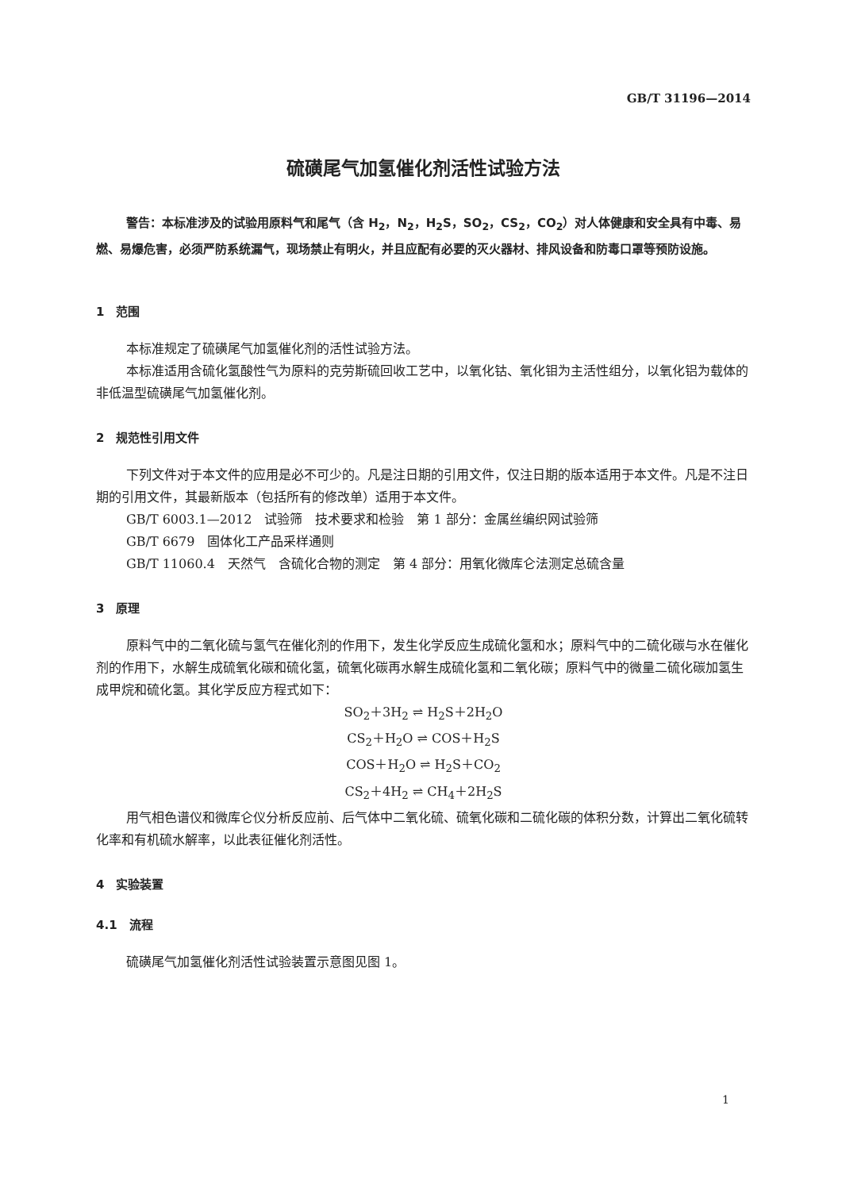GB/T 31196—2014
硫磺尾气加氢催化剂活性试验方法
警告：本标准涉及的试验用原料气和尾气（含 H<sub>2</sub>，N<sub>2</sub>，H<sub>2</sub>S，SO<sub>2</sub>，CS<sub>2</sub>，CO<sub>2</sub>）对人体健康和安全具有中毒、易燃、易爆危害，必须严防系统漏气，现场禁止有明火，并且应配有必要的灭火器材、排风设备和防毒口罩等预防设施。
1　范围
本标准规定了硫磺尾气加氢催化剂的活性试验方法。
本标准适用含硫化氢酸性气为原料的克劳斯硫回收工艺中，以氧化钴、氧化钼为主活性组分，以氧化铝为载体的非低温型硫磺尾气加氢催化剂。
2　规范性引用文件
下列文件对于本文件的应用是必不可少的。凡是注日期的引用文件，仅注日期的版本适用于本文件。凡是不注日期的引用文件，其最新版本（包括所有的修改单）适用于本文件。
GB/T 6003.1—2012　试验筛　技术要求和检验　第 1 部分：金属丝编织网试验筛
GB/T 6679　固体化工产品采样通则
GB/T 11060.4　天然气　含硫化合物的测定　第 4 部分：用氧化微库仑法测定总硫含量
3　原理
原料气中的二氧化硫与氢气在催化剂的作用下，发生化学反应生成硫化氢和水；原料气中的二硫化碳与水在催化剂的作用下，水解生成硫氧化碳和硫化氢，硫氧化碳再水解生成硫化氢和二氧化碳；原料气中的微量二硫化碳加氢生成甲烷和硫化氢。其化学反应方程式如下：
SO<sub>2</sub>＋3H<sub>2</sub> ⇌ H<sub>2</sub>S＋2H<sub>2</sub>O
CS<sub>2</sub>＋H<sub>2</sub>O ⇌ COS＋H<sub>2</sub>S
COS＋H<sub>2</sub>O ⇌ H<sub>2</sub>S＋CO<sub>2</sub>
CS<sub>2</sub>＋4H<sub>2</sub> ⇌ CH<sub>4</sub>＋2H<sub>2</sub>S
用气相色谱仪和微库仑仪分析反应前、后气体中二氧化硫、硫氧化碳和二硫化碳的体积分数，计算出二氧化硫转化率和有机硫水解率，以此表征催化剂活性。
4　实验装置
4.1　流程
硫磺尾气加氢催化剂活性试验装置示意图见图 1。
1